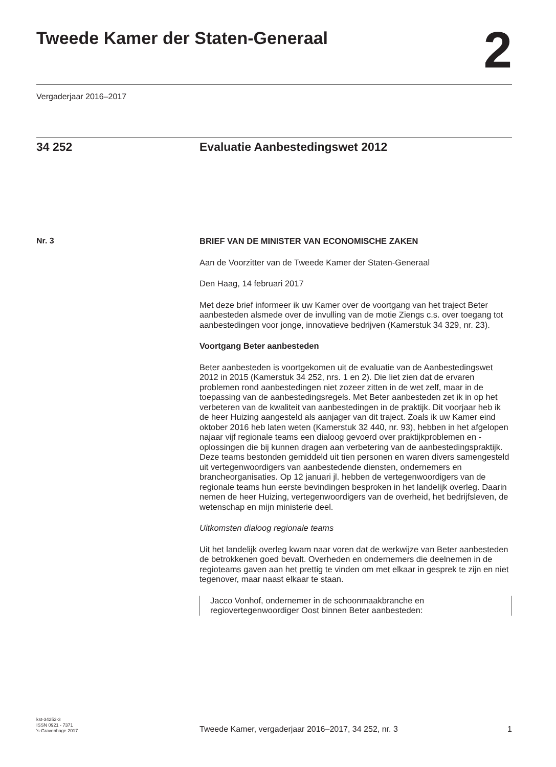Tweede Kamer der Staten-Generaal
2
Vergaderjaar 2016–2017
34 252 Evaluatie Aanbestedingswet 2012
Nr. 3
BRIEF VAN DE MINISTER VAN ECONOMISCHE ZAKEN
Aan de Voorzitter van de Tweede Kamer der Staten-Generaal
Den Haag, 14 februari 2017
Met deze brief informeer ik uw Kamer over de voortgang van het traject Beter aanbesteden alsmede over de invulling van de motie Ziengs c.s. over toegang tot aanbestedingen voor jonge, innovatieve bedrijven (Kamerstuk 34 329, nr. 23).
Voortgang Beter aanbesteden
Beter aanbesteden is voortgekomen uit de evaluatie van de Aanbestedingswet 2012 in 2015 (Kamerstuk 34 252, nrs. 1 en 2). Die liet zien dat de ervaren problemen rond aanbestedingen niet zozeer zitten in de wet zelf, maar in de toepassing van de aanbestedingsregels. Met Beter aanbesteden zet ik in op het verbeteren van de kwaliteit van aanbestedingen in de praktijk. Dit voorjaar heb ik de heer Huizing aangesteld als aanjager van dit traject. Zoals ik uw Kamer eind oktober 2016 heb laten weten (Kamerstuk 32 440, nr. 93), hebben in het afgelopen najaar vijf regionale teams een dialoog gevoerd over praktijkproblemen en -oplossingen die bij kunnen dragen aan verbetering van de aanbestedingspraktijk. Deze teams bestonden gemiddeld uit tien personen en waren divers samengesteld uit vertegenwoordigers van aanbestedende diensten, ondernemers en brancheorganisaties. Op 12 januari jl. hebben de vertegenwoordigers van de regionale teams hun eerste bevindingen besproken in het landelijk overleg. Daarin nemen de heer Huizing, vertegenwoordigers van de overheid, het bedrijfsleven, de wetenschap en mijn ministerie deel.
Uitkomsten dialoog regionale teams
Uit het landelijk overleg kwam naar voren dat de werkwijze van Beter aanbesteden de betrokkenen goed bevalt. Overheden en ondernemers die deelnemen in de regioteams gaven aan het prettig te vinden om met elkaar in gesprek te zijn en niet tegenover, maar naast elkaar te staan.
Jacco Vonhof, ondernemer in de schoonmaakbranche en regiovertegenwoordiger Oost binnen Beter aanbesteden:
kst-34252-3
ISSN 0921 - 7371
's-Gravenhage 2017
Tweede Kamer, vergaderjaar 2016–2017, 34 252, nr. 3
1